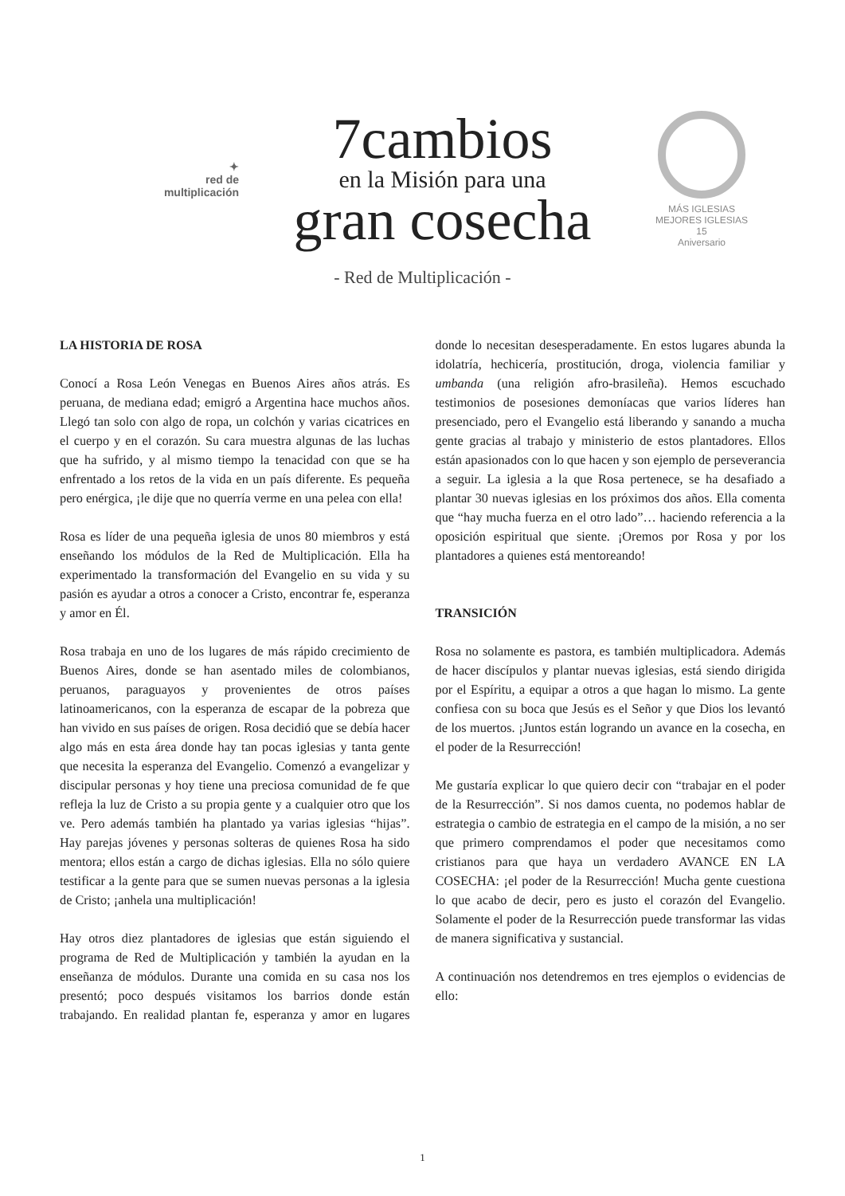✦
red de
multiplicación
7cambios
en la Misión para una
gran cosecha
MÁS IGLESIAS MEJORES IGLESIAS
15
Aniversario
- Red de Multiplicación -
LA HISTORIA DE ROSA
Conocí a Rosa León Venegas en Buenos Aires años atrás. Es peruana, de mediana edad; emigró a Argentina hace muchos años. Llegó tan solo con algo de ropa, un colchón y varias cicatrices en el cuerpo y en el corazón. Su cara muestra algunas de las luchas que ha sufrido, y al mismo tiempo la tenacidad con que se ha enfrentado a los retos de la vida en un país diferente. Es pequeña pero enérgica, ¡le dije que no querría verme en una pelea con ella!
Rosa es líder de una pequeña iglesia de unos 80 miembros y está enseñando los módulos de la Red de Multiplicación. Ella ha experimentado la transformación del Evangelio en su vida y su pasión es ayudar a otros a conocer a Cristo, encontrar fe, esperanza y amor en Él.
Rosa trabaja en uno de los lugares de más rápido crecimiento de Buenos Aires, donde se han asentado miles de colombianos, peruanos, paraguayos y provenientes de otros países latinoamericanos, con la esperanza de escapar de la pobreza que han vivido en sus países de origen. Rosa decidió que se debía hacer algo más en esta área donde hay tan pocas iglesias y tanta gente que necesita la esperanza del Evangelio. Comenzó a evangelizar y discipular personas y hoy tiene una preciosa comunidad de fe que refleja la luz de Cristo a su propia gente y a cualquier otro que los ve. Pero además también ha plantado ya varias iglesias “hijas”. Hay parejas jóvenes y personas solteras de quienes Rosa ha sido mentora; ellos están a cargo de dichas iglesias. Ella no sólo quiere testificar a la gente para que se sumen nuevas personas a la iglesia de Cristo; ¡anhela una multiplicación!
Hay otros diez plantadores de iglesias que están siguiendo el programa de Red de Multiplicación y también la ayudan en la enseñanza de módulos. Durante una comida en su casa nos los presentó; poco después visitamos los barrios donde están trabajando. En realidad plantan fe, esperanza y amor en lugares donde lo necesitan desesperadamente. En estos lugares abunda la idolatría, hechicería, prostitución, droga, violencia familiar y umbanda (una religión afro-brasileña). Hemos escuchado testimonios de posesiones demoníacas que varios líderes han presenciado, pero el Evangelio está liberando y sanando a mucha gente gracias al trabajo y ministerio de estos plantadores. Ellos están apasionados con lo que hacen y son ejemplo de perseverancia a seguir. La iglesia a la que Rosa pertenece, se ha desafiado a plantar 30 nuevas iglesias en los próximos dos años. Ella comenta que “hay mucha fuerza en el otro lado”… haciendo referencia a la oposición espiritual que siente. ¡Oremos por Rosa y por los plantadores a quienes está mentoreando!
TRANSICIÓN
Rosa no solamente es pastora, es también multiplicadora. Además de hacer discípulos y plantar nuevas iglesias, está siendo dirigida por el Espíritu, a equipar a otros a que hagan lo mismo. La gente confiesa con su boca que Jesús es el Señor y que Dios los levantó de los muertos. ¡Juntos están logrando un avance en la cosecha, en el poder de la Resurrección!
Me gustaría explicar lo que quiero decir con “trabajar en el poder de la Resurrección”. Si nos damos cuenta, no podemos hablar de estrategia o cambio de estrategia en el campo de la misión, a no ser que primero comprendamos el poder que necesitamos como cristianos para que haya un verdadero AVANCE EN LA COSECHA: ¡el poder de la Resurrección! Mucha gente cuestiona lo que acabo de decir, pero es justo el corazón del Evangelio. Solamente el poder de la Resurrección puede transformar las vidas de manera significativa y sustancial.
A continuación nos detendremos en tres ejemplos o evidencias de ello:
1